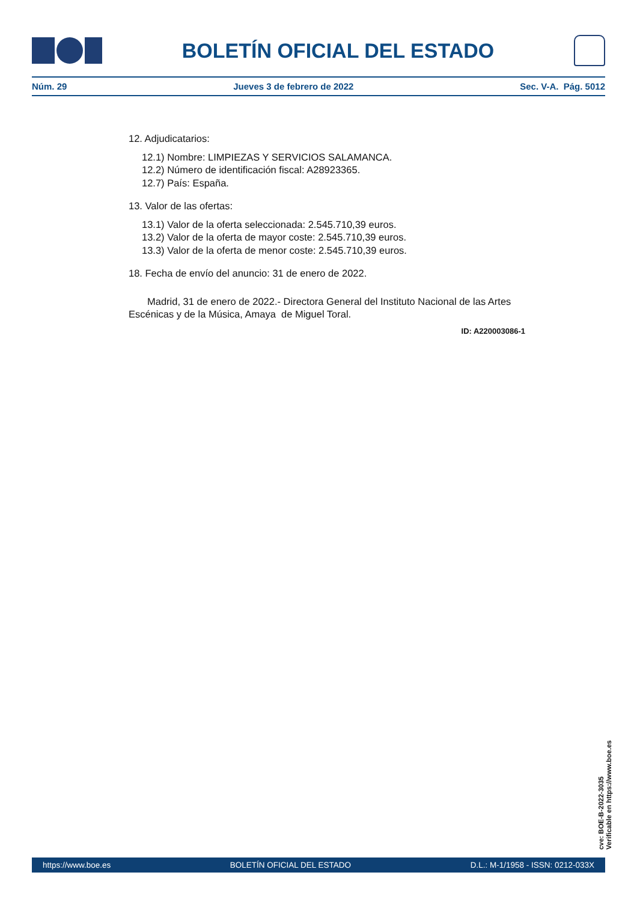BOLETÍN OFICIAL DEL ESTADO
Núm. 29 Jueves 3 de febrero de 2022 Sec. V-A. Pág. 5012
12. Adjudicatarios:
12.1) Nombre: LIMPIEZAS Y SERVICIOS SALAMANCA.
12.2) Número de identificación fiscal: A28923365.
12.7) País: España.
13. Valor de las ofertas:
13.1) Valor de la oferta seleccionada: 2.545.710,39 euros.
13.2) Valor de la oferta de mayor coste: 2.545.710,39 euros.
13.3) Valor de la oferta de menor coste: 2.545.710,39 euros.
18. Fecha de envío del anuncio: 31 de enero de 2022.
Madrid, 31 de enero de 2022.- Directora General del Instituto Nacional de las Artes Escénicas y de la Música, Amaya de Miguel Toral.
ID: A220003086-1
cve: BOE-B-2022-3035
Verificable en https://www.boe.es
https://www.boe.es BOLETÍN OFICIAL DEL ESTADO D.L.: M-1/1958 - ISSN: 0212-033X